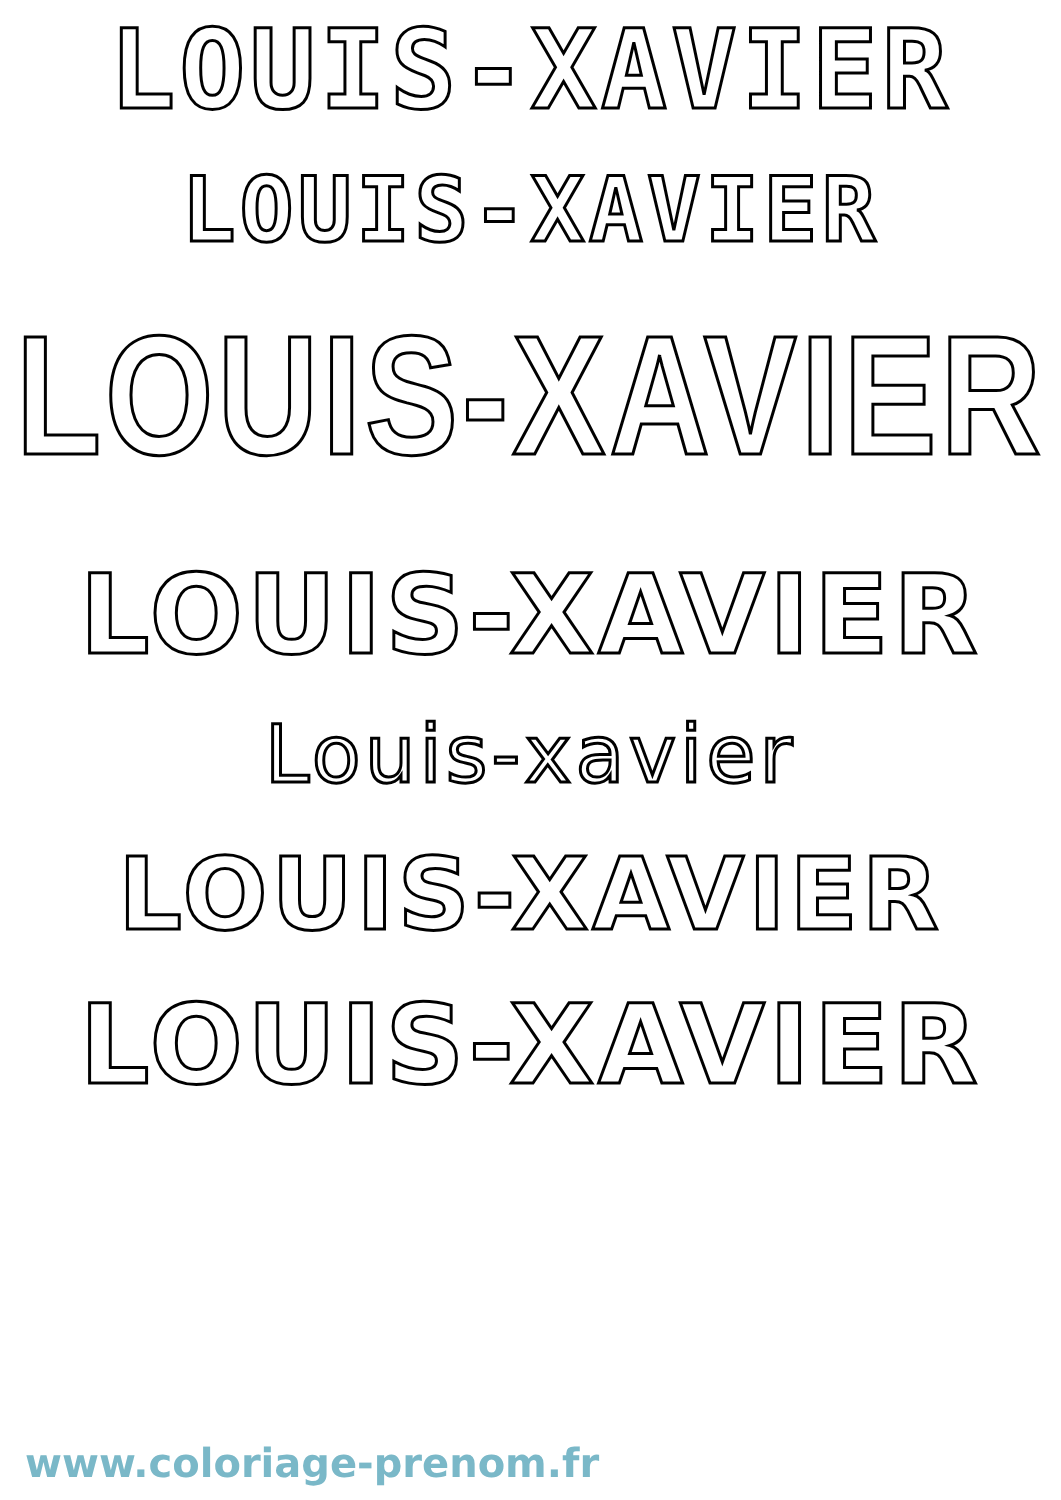LOUIS-XAVIER
LOUIS-XAVIER
LOUIS-XAVIER
LOUIS-XAVIER
Louis-xavier
LOUIS-XAVIER
LOUIS-XAVIER
www.coloriage-prenom.fr